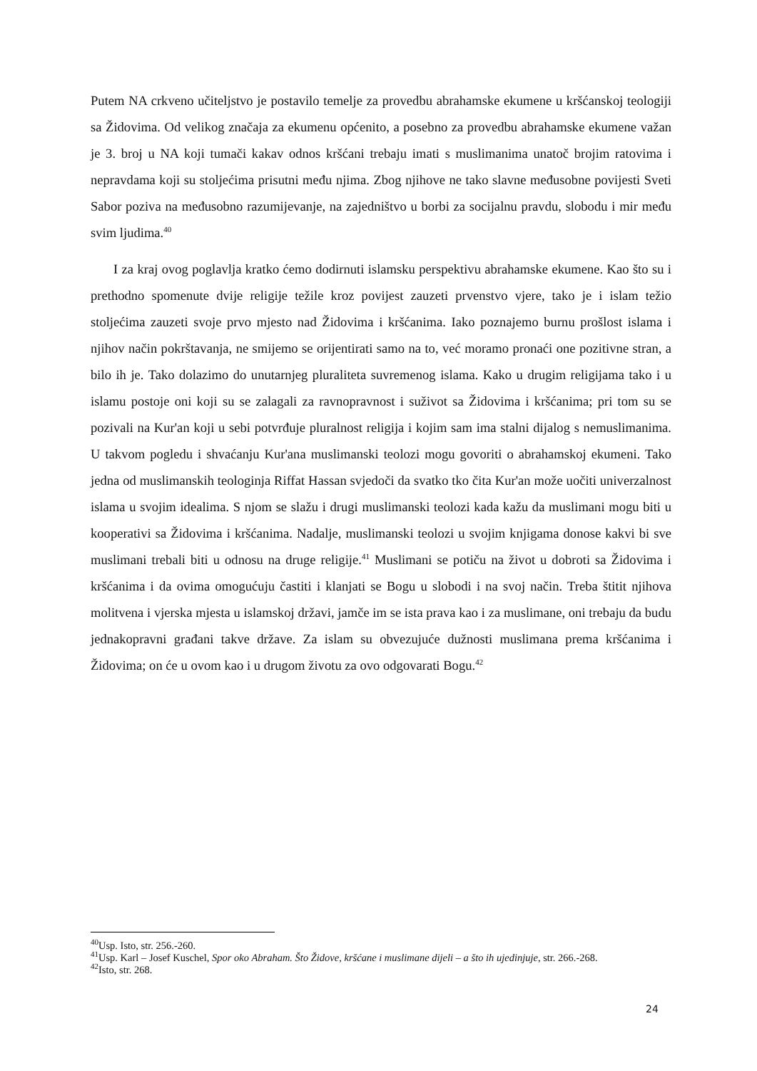Putem NA crkveno učiteljstvo je postavilo temelje za provedbu abrahamske ekumene u kršćanskoj teologiji sa Židovima. Od velikog značaja za ekumenu općenito, a posebno za provedbu abrahamske ekumene važan je 3. broj u NA koji tumači kakav odnos kršćani trebaju imati s muslimanima unatoč brojim ratovima i nepravdama koji su stoljećima prisutni među njima. Zbog njihove ne tako slavne međusobne povijesti Sveti Sabor poziva na međusobno razumijevanje, na zajedništvo u borbi za socijalnu pravdu, slobodu i mir među svim ljudima.<sup>40</sup>
I za kraj ovog poglavlja kratko ćemo dodirnuti islamsku perspektivu abrahamske ekumene. Kao što su i prethodno spomenute dvije religije težile kroz povijest zauzeti prvenstvo vjere, tako je i islam težio stoljećima zauzeti svoje prvo mjesto nad Židovima i kršćanima. Iako poznajemo burnu prošlost islama i njihov način pokrštavanja, ne smijemo se orijentirati samo na to, već moramo pronaći one pozitivne stran, a bilo ih je. Tako dolazimo do unutarnjeg pluraliteta suvremenog islama. Kako u drugim religijama tako i u islamu postoje oni koji su se zalagali za ravnopravnost i suživot sa Židovima i kršćanima; pri tom su se pozivali na Kur'an koji u sebi potvrđuje pluralnost religija i kojim sam ima stalni dijalog s nemuslimanima. U takvom pogledu i shvaćanju Kur'ana muslimanski teolozi mogu govoriti o abrahamskoj ekumeni. Tako jedna od muslimanskih teologinja Riffat Hassan svjedoči da svatko tko čita Kur'an može uočiti univerzalnost islama u svojim idealima. S njom se slažu i drugi muslimanski teolozi kada kažu da muslimani mogu biti u kooperativi sa Židovima i kršćanima. Nadalje, muslimanski teolozi u svojim knjigama donose kakvi bi sve muslimani trebali biti u odnosu na druge religije.<sup>41</sup> Muslimani se potiču na život u dobroti sa Židovima i kršćanima i da ovima omogućuju častiti i klanjati se Bogu u slobodi i na svoj način. Treba štitit njihova molitvena i vjerska mjesta u islamskoj državi, jamče im se ista prava kao i za muslimane, oni trebaju da budu jednakopravni građani takve države. Za islam su obvezujuće dužnosti muslimana prema kršćanima i Židovima; on će u ovom kao i u drugom životu za ovo odgovarati Bogu.<sup>42</sup>
<sup>40</sup> Usp. Isto, str. 256.-260.
<sup>41</sup> Usp. Karl – Josef Kuschel, Spor oko Abraham. Što Židove, kršćane i muslimane dijeli – a što ih ujedinjuje, str. 266.-268.
<sup>42</sup> Isto, str. 268.
24